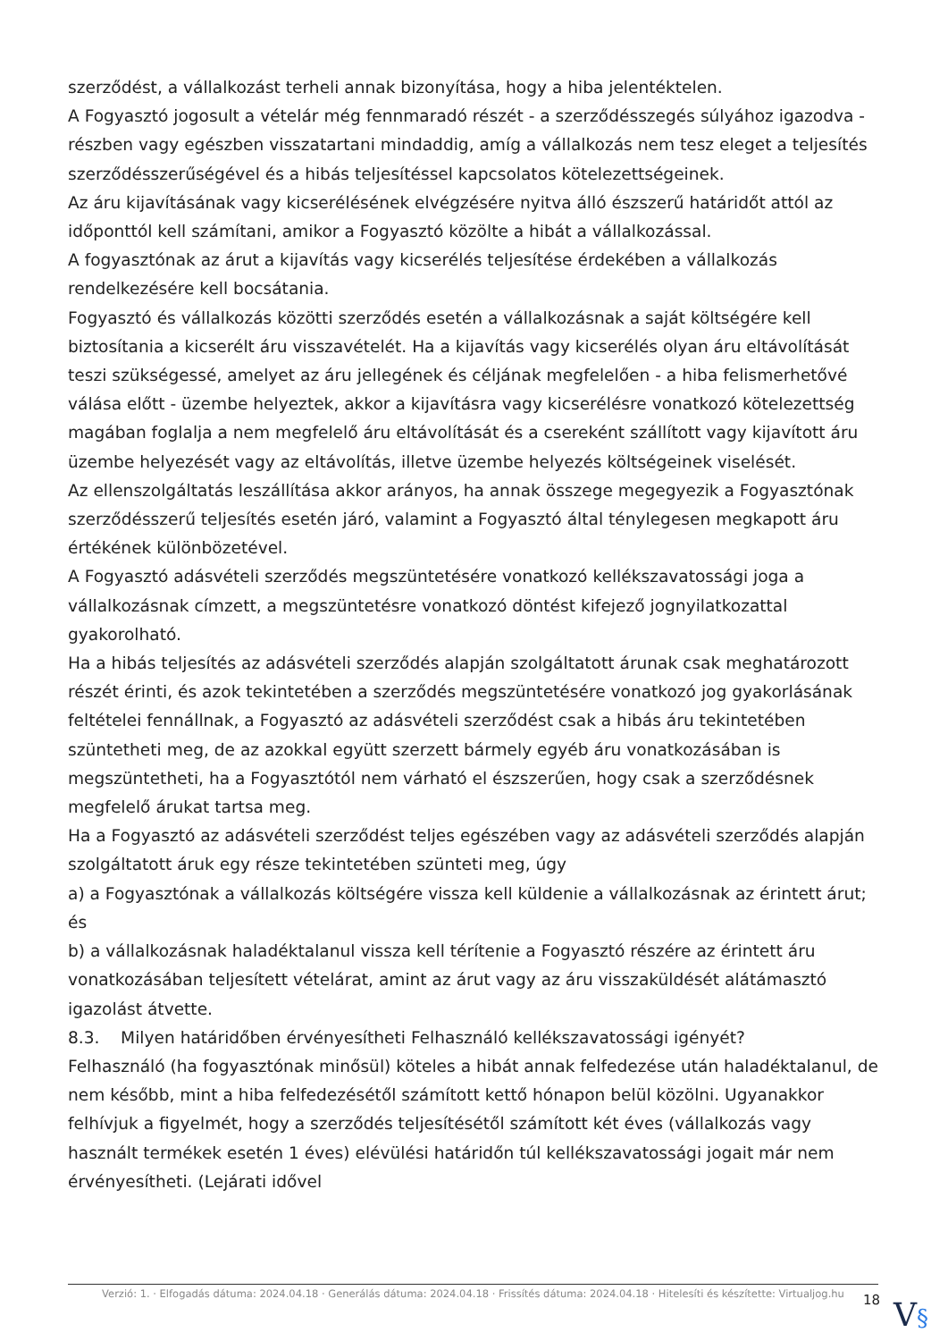szerződést, a vállalkozást terheli annak bizonyítása, hogy a hiba jelentéktelen.
A Fogyasztó jogosult a vételár még fennmaradó részét - a szerződésszegés súlyához igazodva - részben vagy egészben visszatartani mindaddig, amíg a vállalkozás nem tesz eleget a teljesítés szerződésszerűségével és a hibás teljesítéssel kapcsolatos kötelezettségeinek.
Az áru kijavításának vagy kicserélésének elvégzésére nyitva álló észszerű határidőt attól az időponttól kell számítani, amikor a Fogyasztó közölte a hibát a vállalkozással.
A fogyasztónak az árut a kijavítás vagy kicserélés teljesítése érdekében a vállalkozás rendelkezésére kell bocsátania.
Fogyasztó és vállalkozás közötti szerződés esetén a vállalkozásnak a saját költségére kell biztosítania a kicserélt áru visszavételét. Ha a kijavítás vagy kicserélés olyan áru eltávolítását teszi szükségessé, amelyet az áru jellegének és céljának megfelelően - a hiba felismerhetővé válása előtt - üzembe helyeztek, akkor a kijavításra vagy kicserélésre vonatkozó kötelezettség magában foglalja a nem megfelelő áru eltávolítását és a csereként szállított vagy kijavított áru üzembe helyezését vagy az eltávolítás, illetve üzembe helyezés költségeinek viselését.
Az ellenszolgáltatás leszállítása akkor arányos, ha annak összege megegyezik a Fogyasztónak szerződésszerű teljesítés esetén járó, valamint a Fogyasztó által ténylegesen megkapott áru értékének különbözetével.
A Fogyasztó adásvételi szerződés megszüntetésére vonatkozó kellékszavatossági joga a vállalkozásnak címzett, a megszüntetésre vonatkozó döntést kifejező jognyilatkozattal gyakorolható.
Ha a hibás teljesítés az adásvételi szerződés alapján szolgáltatott árunak csak meghatározott részét érinti, és azok tekintetében a szerződés megszüntetésére vonatkozó jog gyakorlásának feltételei fennállnak, a Fogyasztó az adásvételi szerződést csak a hibás áru tekintetében szüntetheti meg, de az azokkal együtt szerzett bármely egyéb áru vonatkozásában is megszüntetheti, ha a Fogyasztótól nem várható el észszerűen, hogy csak a szerződésnek megfelelő árukat tartsa meg.
Ha a Fogyasztó az adásvételi szerződést teljes egészében vagy az adásvételi szerződés alapján szolgáltatott áruk egy része tekintetében szünteti meg, úgy
a) a Fogyasztónak a vállalkozás költségére vissza kell küldenie a vállalkozásnak az érintett árut; és
b) a vállalkozásnak haladéktalanul vissza kell térítenie a Fogyasztó részére az érintett áru vonatkozásában teljesített vételárat, amint az árut vagy az áru visszaküldését alátámasztó igazolást átvette.
8.3. Milyen határidőben érvényesítheti Felhasználó kellékszavatossági igényét?
Felhasználó (ha fogyasztónak minősül) köteles a hibát annak felfedezése után haladéktalanul, de nem később, mint a hiba felfedezésétől számított kettő hónapon belül közölni. Ugyanakkor felhívjuk a figyelmét, hogy a szerződés teljesítésétől számított két éves (vállalkozás vagy használt termékek esetén 1 éves) elévülési határidőn túl kellékszavatossági jogait már nem érvényesítheti. (Lejárati idővel
Verzió: 1. · Elfogadás dátuma: 2024.04.18 · Generálás dátuma: 2024.04.18 · Frissítés dátuma: 2024.04.18 · Hitelesíti és készítette: Virtualjog.hu
18
V§